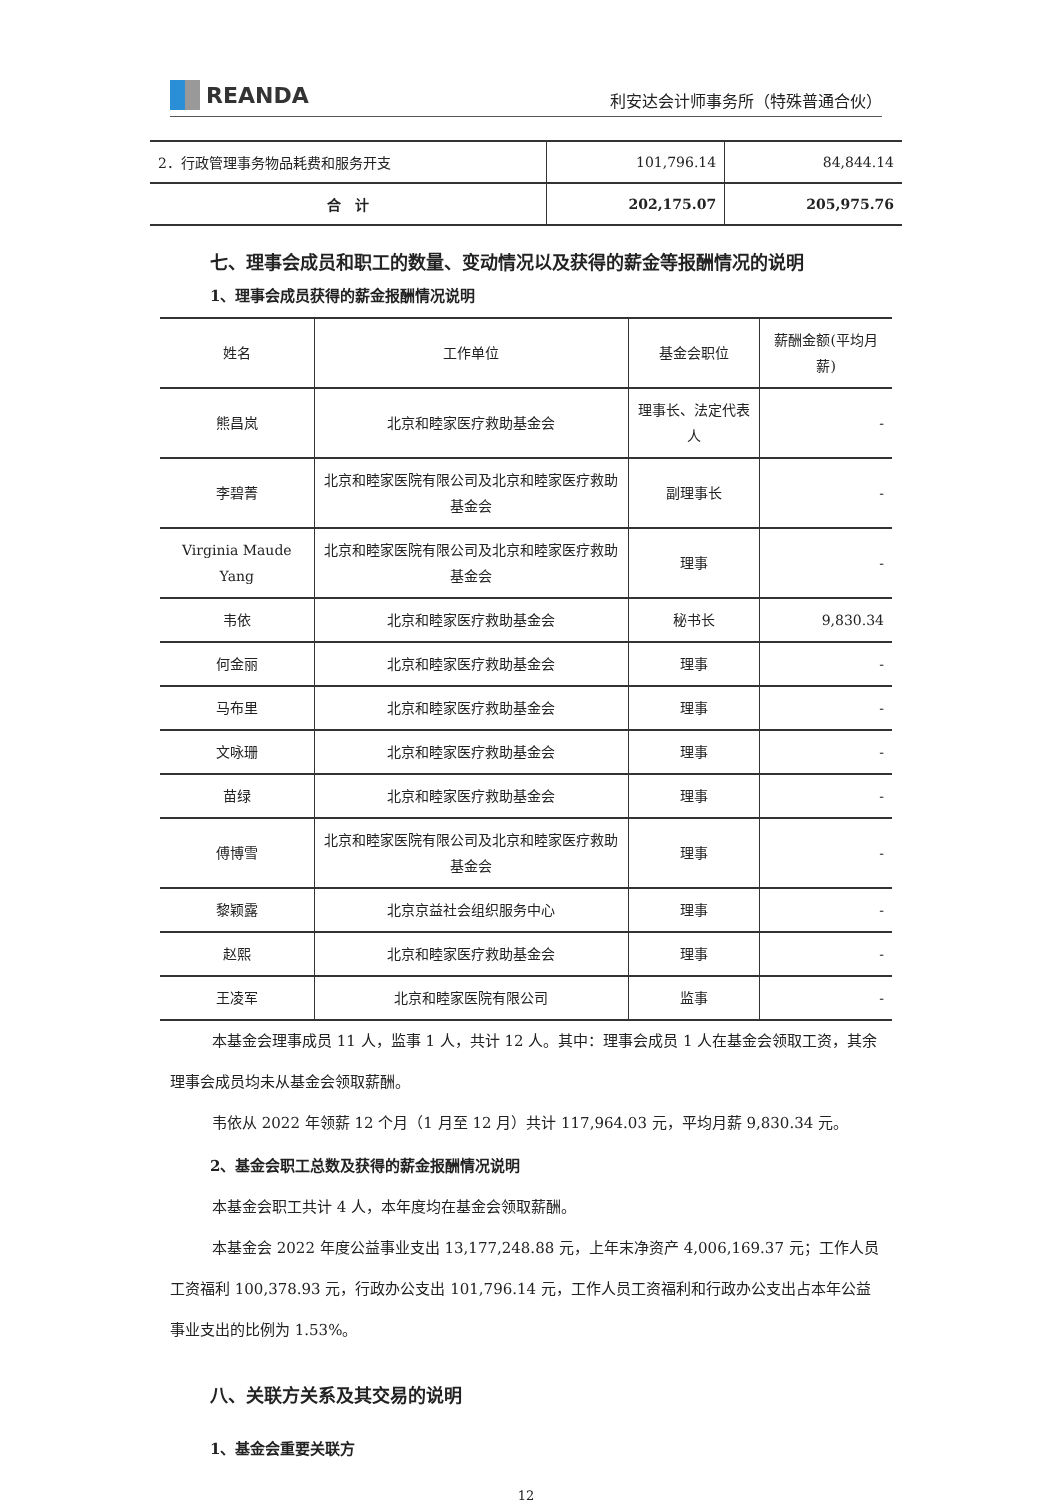REANDA
利安达会计师事务所（特殊普通合伙）
| 2．行政管理事务物品耗费和服务开支 | 101,796.14 | 84,844.14 |
| 合 计 | 202,175.07 | 205,975.76 |
七、理事会成员和职工的数量、变动情况以及获得的薪金等报酬情况的说明
1、理事会成员获得的薪金报酬情况说明
| 姓名 | 工作单位 | 基金会职位 | 薪酬金额(平均月薪) |
| --- | --- | --- | --- |
| 熊昌岚 | 北京和睦家医疗救助基金会 | 理事长、法定代表人 | - |
| 李碧菁 | 北京和睦家医院有限公司及北京和睦家医疗救助基金会 | 副理事长 | - |
| Virginia Maude Yang | 北京和睦家医院有限公司及北京和睦家医疗救助基金会 | 理事 | - |
| 韦依 | 北京和睦家医疗救助基金会 | 秘书长 | 9,830.34 |
| 何金丽 | 北京和睦家医疗救助基金会 | 理事 | - |
| 马布里 | 北京和睦家医疗救助基金会 | 理事 | - |
| 文咏珊 | 北京和睦家医疗救助基金会 | 理事 | - |
| 苗绿 | 北京和睦家医疗救助基金会 | 理事 | - |
| 傅博雪 | 北京和睦家医院有限公司及北京和睦家医疗救助基金会 | 理事 | - |
| 黎颖露 | 北京京益社会组织服务中心 | 理事 | - |
| 赵熙 | 北京和睦家医疗救助基金会 | 理事 | - |
| 王凌军 | 北京和睦家医院有限公司 | 监事 | - |
本基金会理事成员 11 人，监事 1 人，共计 12 人。其中：理事会成员 1 人在基金会领取工资，其余理事会成员均未从基金会领取薪酬。
韦依从 2022 年领薪 12 个月（1 月至 12 月）共计 117,964.03 元，平均月薪 9,830.34 元。
2、基金会职工总数及获得的薪金报酬情况说明
本基金会职工共计 4 人，本年度均在基金会领取薪酬。
本基金会 2022 年度公益事业支出 13,177,248.88 元，上年末净资产 4,006,169.37 元；工作人员工资福利 100,378.93 元，行政办公支出 101,796.14 元，工作人员工资福利和行政办公支出占本年公益事业支出的比例为 1.53%。
八、关联方关系及其交易的说明
1、基金会重要关联方
12